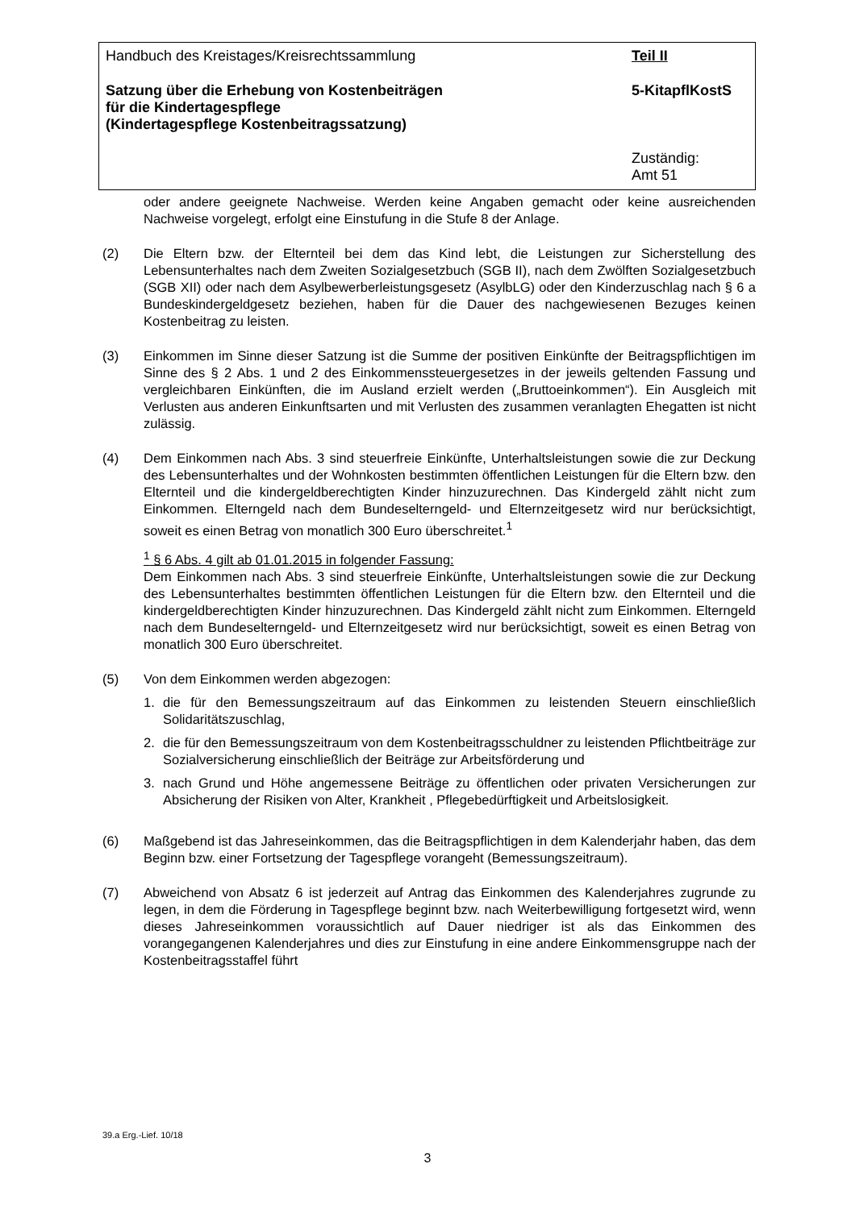Handbuch des Kreistages/Kreisrechtssammlung
Teil II
Satzung über die Erhebung von Kostenbeiträgen
für die Kindertagespflege
(Kindertagespflege Kostenbeitragssatzung)
5-KitapflKostS
Zuständig:
Amt 51
oder andere geeignete Nachweise. Werden keine Angaben gemacht oder keine ausreichenden Nachweise vorgelegt, erfolgt eine Einstufung in die Stufe 8 der Anlage.
(2) Die Eltern bzw. der Elternteil bei dem das Kind lebt, die Leistungen zur Sicherstellung des Lebensunterhaltes nach dem Zweiten Sozialgesetzbuch (SGB II), nach dem Zwölften Sozialgesetzbuch (SGB XII) oder nach dem Asylbewerberleistungsgesetz (AsylbLG) oder den Kinderzuschlag nach § 6 a Bundeskindergeldgesetz beziehen, haben für die Dauer des nachgewiesenen Bezuges keinen Kostenbeitrag zu leisten.
(3) Einkommen im Sinne dieser Satzung ist die Summe der positiven Einkünfte der Beitragspflichtigen im Sinne des § 2 Abs. 1 und 2 des Einkommenssteuergesetzes in der jeweils geltenden Fassung und vergleichbaren Einkünften, die im Ausland erzielt werden („Bruttoeinkommen“). Ein Ausgleich mit Verlusten aus anderen Einkunftsarten und mit Verlusten des zusammen veranlagten Ehegatten ist nicht zulässig.
(4) Dem Einkommen nach Abs. 3 sind steuerfreie Einkünfte, Unterhaltsleistungen sowie die zur Deckung des Lebensunterhaltes und der Wohnkosten bestimmten öffentlichen Leistungen für die Eltern bzw. den Elternteil und die kindergeldberechtigten Kinder hinzuzurechnen. Das Kindergeld zählt nicht zum Einkommen. Elterngeld nach dem Bundeselterngeld- und Elternzeitgesetz wird nur berücksichtigt, soweit es einen Betrag von monatlich 300 Euro überschreitet.<sup>1</sup>
<sup>1</sup> § 6 Abs. 4 gilt ab 01.01.2015 in folgender Fassung:
Dem Einkommen nach Abs. 3 sind steuerfreie Einkünfte, Unterhaltsleistungen sowie die zur Deckung des Lebensunterhaltes bestimmten öffentlichen Leistungen für die Eltern bzw. den Elternteil und die kindergeldberechtigten Kinder hinzuzurechnen. Das Kindergeld zählt nicht zum Einkommen. Elterngeld nach dem Bundeselterngeld- und Elternzeitgesetz wird nur berücksichtigt, soweit es einen Betrag von monatlich 300 Euro überschreitet.
(5) Von dem Einkommen werden abgezogen:
1. die für den Bemessungszeitraum auf das Einkommen zu leistenden Steuern einschließlich Solidaritätszuschlag,
2. die für den Bemessungszeitraum von dem Kostenbeitragsschuldner zu leistenden Pflichtbeiträge zur Sozialversicherung einschließlich der Beiträge zur Arbeitsförderung und
3. nach Grund und Höhe angemessene Beiträge zu öffentlichen oder privaten Versicherungen zur Absicherung der Risiken von Alter, Krankheit , Pflegebedürftigkeit und Arbeitslosigkeit.
(6) Maßgebend ist das Jahreseinkommen, das die Beitragspflichtigen in dem Kalenderjahr haben, das dem Beginn bzw. einer Fortsetzung der Tagespflege vorangeht (Bemessungszeitraum).
(7) Abweichend von Absatz 6 ist jederzeit auf Antrag das Einkommen des Kalenderjahres zugrunde zu legen, in dem die Förderung in Tagespflege beginnt bzw. nach Weiterbewilligung fortgesetzt wird, wenn dieses Jahreseinkommen voraussichtlich auf Dauer niedriger ist als das Einkommen des vorangegangenen Kalenderjahres und dies zur Einstufung in eine andere Einkommensgruppe nach der Kostenbeitragsstaffel führt
39.a Erg.-Lief. 10/18
3